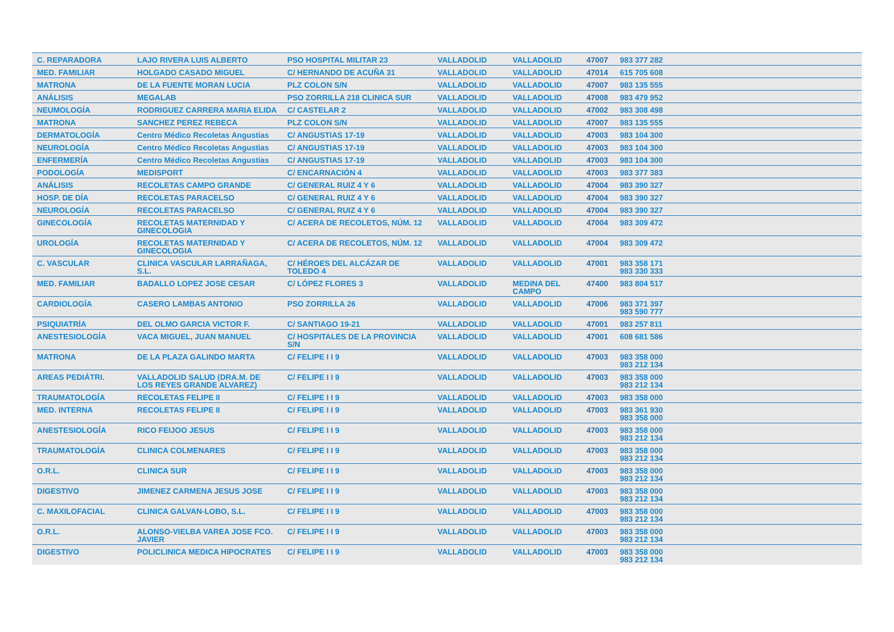| C. REPARADORA | LAJO RIVERA LUIS ALBERTO | PSO HOSPITAL MILITAR 23 | VALLADOLID | VALLADOLID | 47007 | 983 377 282 |
| MED. FAMILIAR | HOLGADO CASADO MIGUEL | C/ HERNANDO DE ACUÑA 31 | VALLADOLID | VALLADOLID | 47014 | 615 705 608 |
| MATRONA | DE LA FUENTE MORAN LUCIA | PLZ COLON S/N | VALLADOLID | VALLADOLID | 47007 | 983 135 555 |
| ANÁLISIS | MEGALAB | PSO ZORRILLA 218 CLINICA SUR | VALLADOLID | VALLADOLID | 47008 | 983 479 952 |
| NEUMOLOGÍA | RODRIGUEZ CARRERA MARIA ELIDA | C/ CASTELAR 2 | VALLADOLID | VALLADOLID | 47002 | 983 308 498 |
| MATRONA | SANCHEZ PEREZ REBECA | PLZ COLON S/N | VALLADOLID | VALLADOLID | 47007 | 983 135 555 |
| DERMATOLOGÍA | Centro Médico Recoletas Angustias | C/ ANGUSTIAS 17-19 | VALLADOLID | VALLADOLID | 47003 | 983 104 300 |
| NEUROLOGÍA | Centro Médico Recoletas Angustias | C/ ANGUSTIAS 17-19 | VALLADOLID | VALLADOLID | 47003 | 983 104 300 |
| ENFERMERÍA | Centro Médico Recoletas Angustias | C/ ANGUSTIAS 17-19 | VALLADOLID | VALLADOLID | 47003 | 983 104 300 |
| PODOLOGÍA | MEDISPORT | C/ ENCARNACIÓN 4 | VALLADOLID | VALLADOLID | 47003 | 983 377 383 |
| ANÁLISIS | RECOLETAS CAMPO GRANDE | C/ GENERAL RUIZ 4 Y 6 | VALLADOLID | VALLADOLID | 47004 | 983 390 327 |
| HOSP. DE DÍA | RECOLETAS PARACELSO | C/ GENERAL RUIZ 4 Y 6 | VALLADOLID | VALLADOLID | 47004 | 983 390 327 |
| NEUROLOGÍA | RECOLETAS PARACELSO | C/ GENERAL RUIZ 4 Y 6 | VALLADOLID | VALLADOLID | 47004 | 983 390 327 |
| GINECOLOGÍA | RECOLETAS MATERNIDAD Y GINECOLOGIA | C/ ACERA DE RECOLETOS, NÚM. 12 | VALLADOLID | VALLADOLID | 47004 | 983 309 472 |
| UROLOGÍA | RECOLETAS MATERNIDAD Y GINECOLOGIA | C/ ACERA DE RECOLETOS, NÚM. 12 | VALLADOLID | VALLADOLID | 47004 | 983 309 472 |
| C. VASCULAR | CLINICA VASCULAR LARRAÑAGA, S.L. | C/ HÉROES DEL ALCÁZAR DE TOLEDO 4 | VALLADOLID | VALLADOLID | 47001 | 983 358 171 983 330 333 |
| MED. FAMILIAR | BADALLO LOPEZ JOSE CESAR | C/ LÓPEZ FLORES 3 | VALLADOLID | MEDINA DEL CAMPO | 47400 | 983 804 517 |
| CARDIOLOGÍA | CASERO LAMBAS ANTONIO | PSO ZORRILLA 26 | VALLADOLID | VALLADOLID | 47006 | 983 371 397 983 590 777 |
| PSIQUIATRÍA | DEL OLMO GARCIA VICTOR F. | C/ SANTIAGO 19-21 | VALLADOLID | VALLADOLID | 47001 | 983 257 811 |
| ANESTESIOLOGÍA | VACA MIGUEL, JUAN MANUEL | C/ HOSPITALES DE LA PROVINCIA S/N | VALLADOLID | VALLADOLID | 47001 | 608 681 586 |
| MATRONA | DE LA PLAZA GALINDO MARTA | C/ FELIPE I I 9 | VALLADOLID | VALLADOLID | 47003 | 983 358 000 983 212 134 |
| AREAS PEDIÁTRI. | VALLADOLID SALUD (DRA.M. DE LOS REYES GRANDE ALVAREZ) | C/ FELIPE I I 9 | VALLADOLID | VALLADOLID | 47003 | 983 358 000 983 212 134 |
| TRAUMATOLOGÍA | RECOLETAS FELIPE II | C/ FELIPE I I 9 | VALLADOLID | VALLADOLID | 47003 | 983 358 000 |
| MED. INTERNA | RECOLETAS FELIPE II | C/ FELIPE I I 9 | VALLADOLID | VALLADOLID | 47003 | 983 361 930 983 358 000 |
| ANESTESIOLOGÍA | RICO FEIJOO JESUS | C/ FELIPE I I 9 | VALLADOLID | VALLADOLID | 47003 | 983 358 000 983 212 134 |
| TRAUMATOLOGÍA | CLINICA COLMENARES | C/ FELIPE I I 9 | VALLADOLID | VALLADOLID | 47003 | 983 358 000 983 212 134 |
| O.R.L. | CLINICA SUR | C/ FELIPE I I 9 | VALLADOLID | VALLADOLID | 47003 | 983 358 000 983 212 134 |
| DIGESTIVO | JIMENEZ CARMENA JESUS JOSE | C/ FELIPE I I 9 | VALLADOLID | VALLADOLID | 47003 | 983 358 000 983 212 134 |
| C. MAXILOFACIAL | CLINICA GALVAN-LOBO, S.L. | C/ FELIPE I I 9 | VALLADOLID | VALLADOLID | 47003 | 983 358 000 983 212 134 |
| O.R.L. | ALONSO-VIELBA VAREA JOSE FCO. JAVIER | C/ FELIPE I I 9 | VALLADOLID | VALLADOLID | 47003 | 983 358 000 983 212 134 |
| DIGESTIVO | POLICLINICA MEDICA HIPOCRATES | C/ FELIPE I I 9 | VALLADOLID | VALLADOLID | 47003 | 983 358 000 983 212 134 |